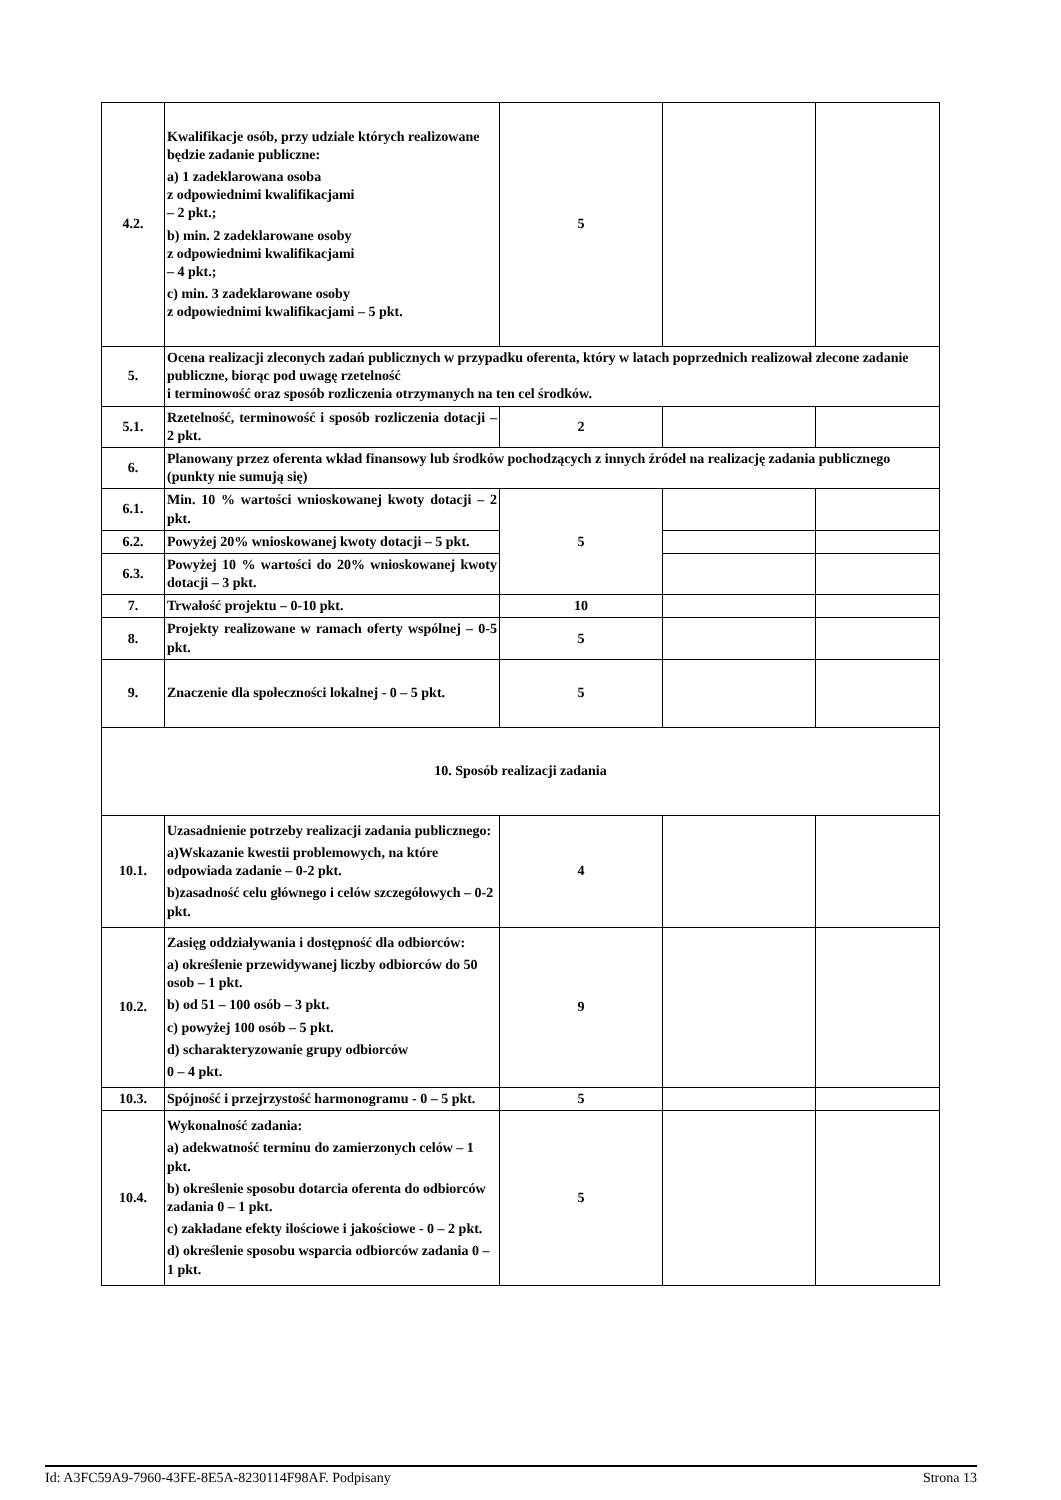| 4.2. | Kwalifikacje osób, przy udziale których realizowane będzie zadanie publiczne: a) 1 zadeklarowana osoba z odpowiednimi kwalifikacjami – 2 pkt.; b) min. 2 zadeklarowane osoby z odpowiednimi kwalifikacjami – 4 pkt.; c) min. 3 zadeklarowane osoby z odpowiednimi kwalifikacjami – 5 pkt. | 5 | | |
| 5. | Ocena realizacji zleconych zadań publicznych w przypadku oferenta, który w latach poprzednich realizował zlecone zadanie publiczne, biorąc pod uwagę rzetelność i terminowość oraz sposób rozliczenia otrzymanych na ten cel środków. | | | |
| 5.1. | Rzetelność, terminowość i sposób rozliczenia dotacji – 2 pkt. | 2 | | |
| 6. | Planowany przez oferenta wkład finansowy lub środków pochodzących z innych źródeł na realizację zadania publicznego (punkty nie sumują się) | | | |
| 6.1. | Min. 10 % wartości wnioskowanej kwoty dotacji – 2 pkt. | 5 | | |
| 6.2. | Powyżej 20% wnioskowanej kwoty dotacji – 5 pkt. | | | |
| 6.3. | Powyżej 10 % wartości do 20% wnioskowanej kwoty dotacji – 3 pkt. | | | |
| 7. | Trwałość projektu – 0-10 pkt. | 10 | | |
| 8. | Projekty realizowane w ramach oferty wspólnej – 0-5 pkt. | 5 | | |
| 9. | Znaczenie dla społeczności lokalnej - 0 – 5 pkt. | 5 | | |
| 10. Sposób realizacji zadania | | | | |
| 10.1. | Uzasadnienie potrzeby realizacji zadania publicznego: a)Wskazanie kwestii problemowych, na które odpowiada zadanie – 0-2 pkt. b)zasadność celu głównego i celów szczegółowych – 0-2 pkt. | 4 | | |
| 10.2. | Zasięg oddziaływania i dostępność dla odbiorców: a) określenie przewidywanej liczby odbiorców do 50 osob – 1 pkt. b) od 51 – 100 osób – 3 pkt. c) powyżej 100 osób – 5 pkt. d) scharakteryzowanie grupy odbiorców 0 – 4 pkt. | 9 | | |
| 10.3. | Spójność i przejrzystość harmonogramu - 0 – 5 pkt. | 5 | | |
| 10.4. | Wykonalność zadania: a) adekwatność terminu do zamierzonych celów – 1 pkt. b) określenie sposobu dotarcia oferenta do odbiorców zadania 0 – 1 pkt. c) zakładane efekty ilościowe i jakościowe - 0 – 2 pkt. d) określenie sposobu wsparcia odbiorców zadania 0 – 1 pkt. | 5 | | |
Id: A3FC59A9-7960-43FE-8E5A-8230114F98AF. Podpisany Strona 13